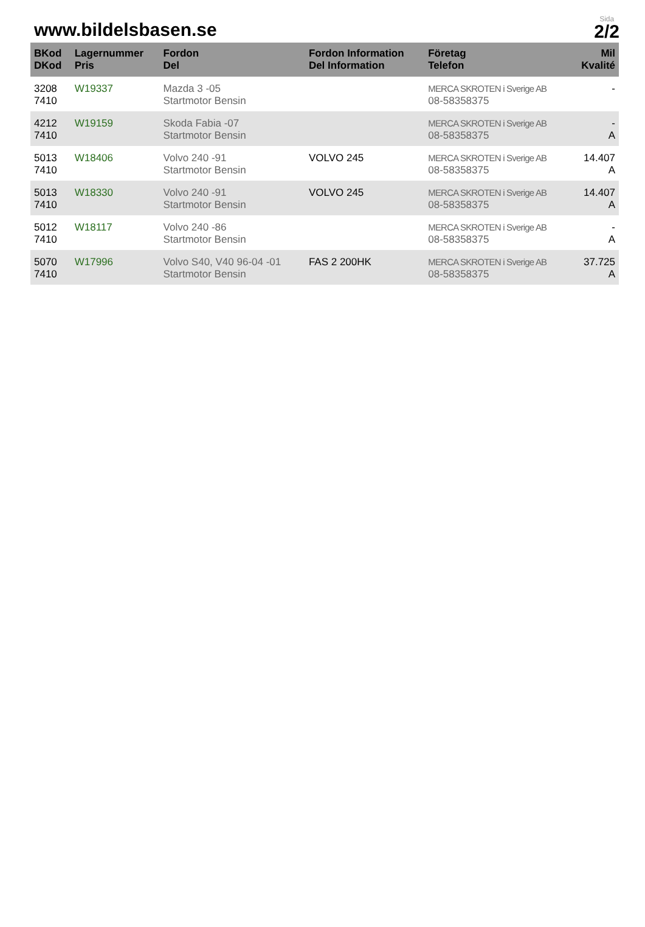www.bildelsbasen.se
Sida
2/2
| BKod DKod | Lagernummer Pris | Fordon Del | Fordon Information Del Information | Företag Telefon | Mil Kvalité |
| --- | --- | --- | --- | --- | --- |
| 3208 7410 | W19337 | Mazda 3 -05 Startmotor Bensin | | MERCA SKROTEN i Sverige AB 08-58358375 | - |
| 4212 7410 | W19159 | Skoda Fabia -07 Startmotor Bensin | | MERCA SKROTEN i Sverige AB 08-58358375 | - A |
| 5013 7410 | W18406 | Volvo 240 -91 Startmotor Bensin | VOLVO 245 | MERCA SKROTEN i Sverige AB 08-58358375 | 14.407 A |
| 5013 7410 | W18330 | Volvo 240 -91 Startmotor Bensin | VOLVO 245 | MERCA SKROTEN i Sverige AB 08-58358375 | 14.407 A |
| 5012 7410 | W18117 | Volvo 240 -86 Startmotor Bensin | | MERCA SKROTEN i Sverige AB 08-58358375 | - A |
| 5070 7410 | W17996 | Volvo S40, V40 96-04 -01 Startmotor Bensin | FAS 2 200HK | MERCA SKROTEN i Sverige AB 08-58358375 | 37.725 A |